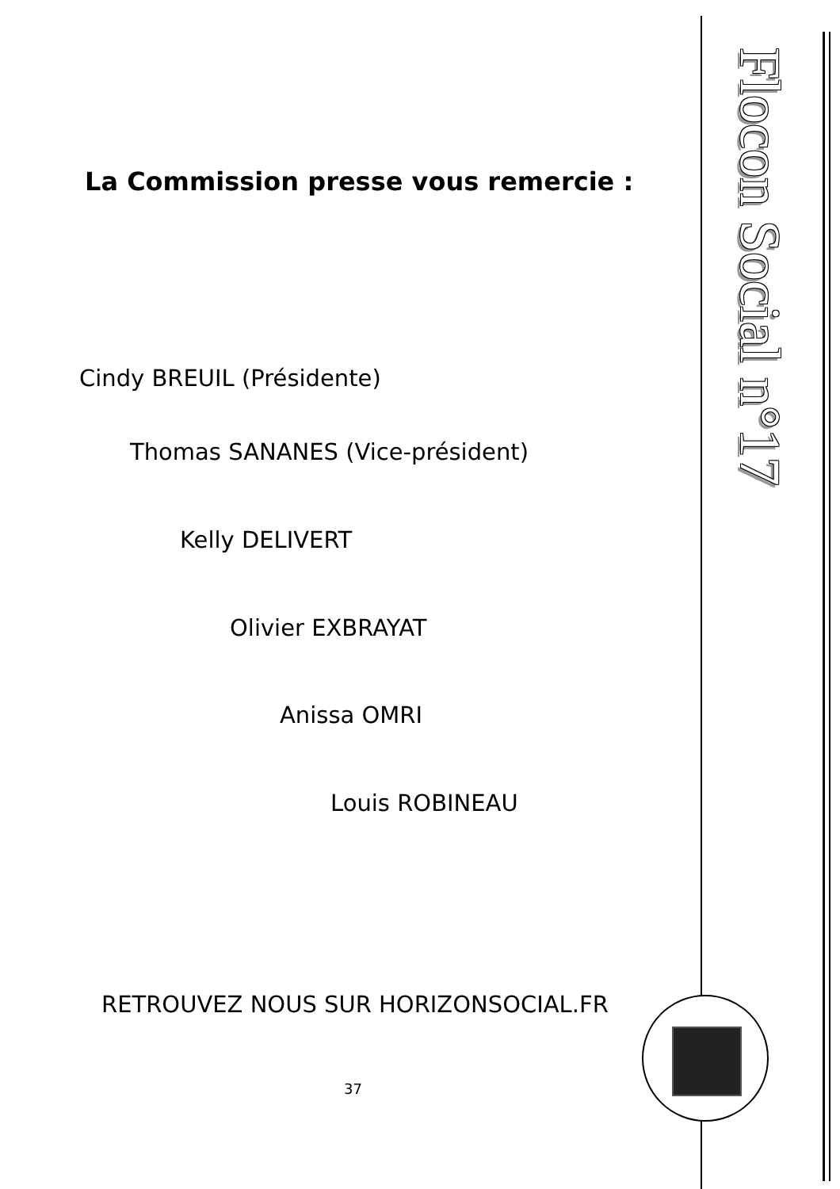La Commission presse vous remercie :
Cindy BREUIL (Présidente)
Thomas SANANES (Vice-président)
Kelly DELIVERT
Olivier EXBRAYAT
Anissa OMRI
Louis ROBINEAU
RETROUVEZ NOUS SUR HORIZONSOCIAL.FR
37
Flocon Social n°17